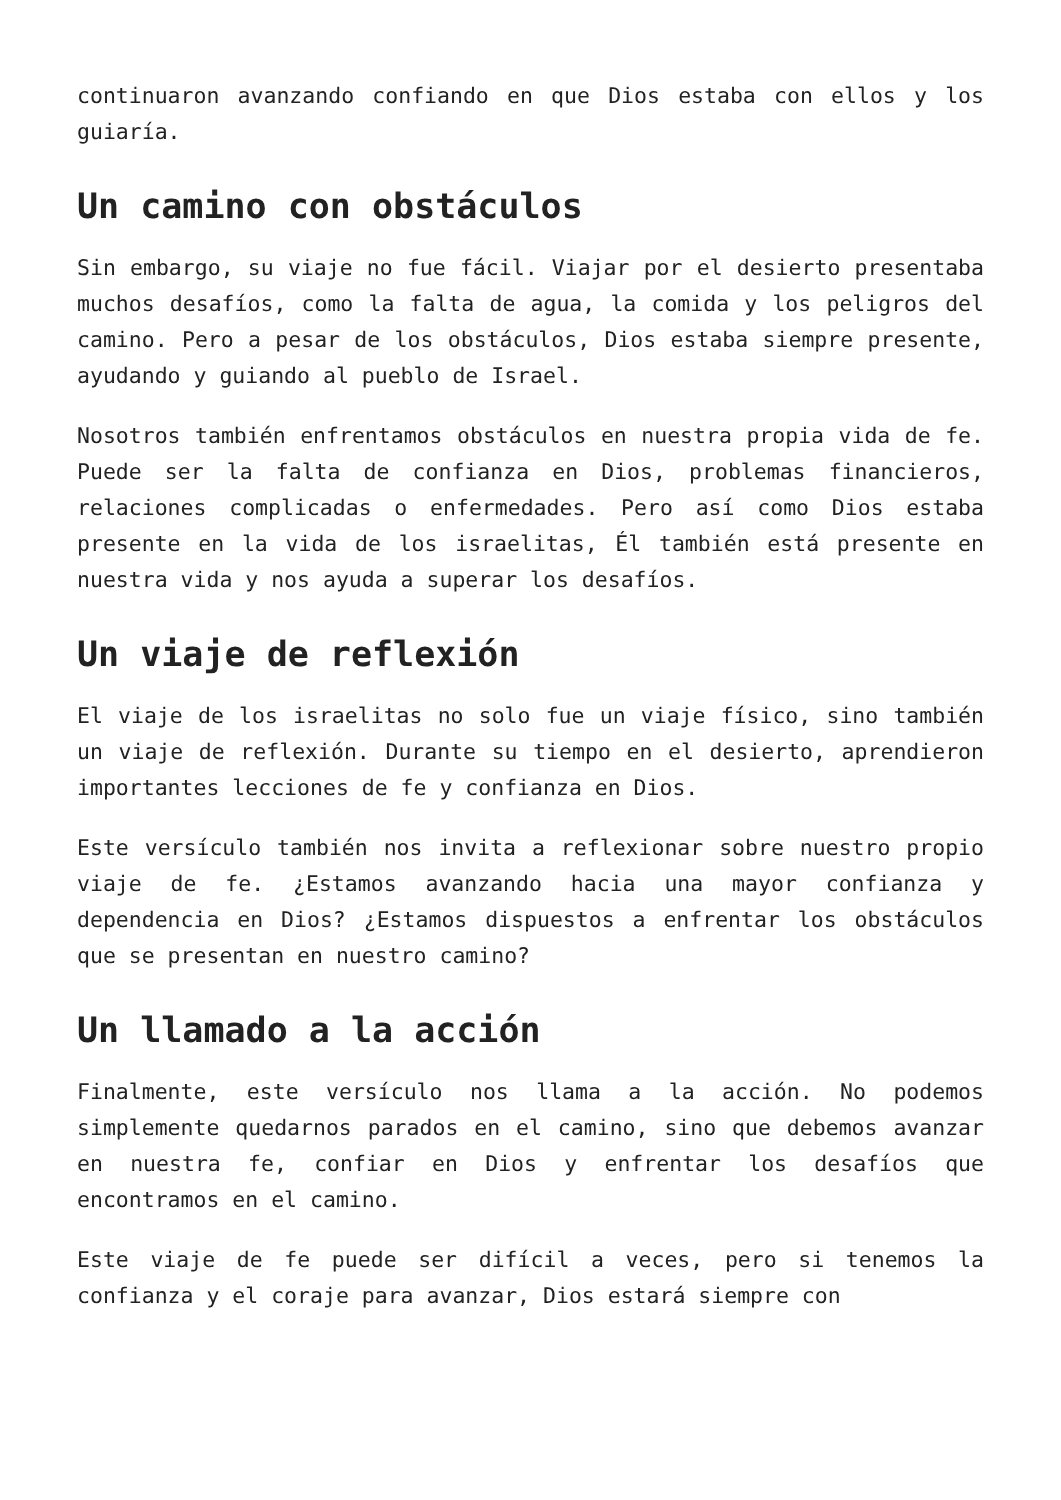continuaron avanzando confiando en que Dios estaba con ellos y los guiaría.
Un camino con obstáculos
Sin embargo, su viaje no fue fácil. Viajar por el desierto presentaba muchos desafíos, como la falta de agua, la comida y los peligros del camino. Pero a pesar de los obstáculos, Dios estaba siempre presente, ayudando y guiando al pueblo de Israel.
Nosotros también enfrentamos obstáculos en nuestra propia vida de fe. Puede ser la falta de confianza en Dios, problemas financieros, relaciones complicadas o enfermedades. Pero así como Dios estaba presente en la vida de los israelitas, Él también está presente en nuestra vida y nos ayuda a superar los desafíos.
Un viaje de reflexión
El viaje de los israelitas no solo fue un viaje físico, sino también un viaje de reflexión. Durante su tiempo en el desierto, aprendieron importantes lecciones de fe y confianza en Dios.
Este versículo también nos invita a reflexionar sobre nuestro propio viaje de fe. ¿Estamos avanzando hacia una mayor confianza y dependencia en Dios? ¿Estamos dispuestos a enfrentar los obstáculos que se presentan en nuestro camino?
Un llamado a la acción
Finalmente, este versículo nos llama a la acción. No podemos simplemente quedarnos parados en el camino, sino que debemos avanzar en nuestra fe, confiar en Dios y enfrentar los desafíos que encontramos en el camino.
Este viaje de fe puede ser difícil a veces, pero si tenemos la confianza y el coraje para avanzar, Dios estará siempre con